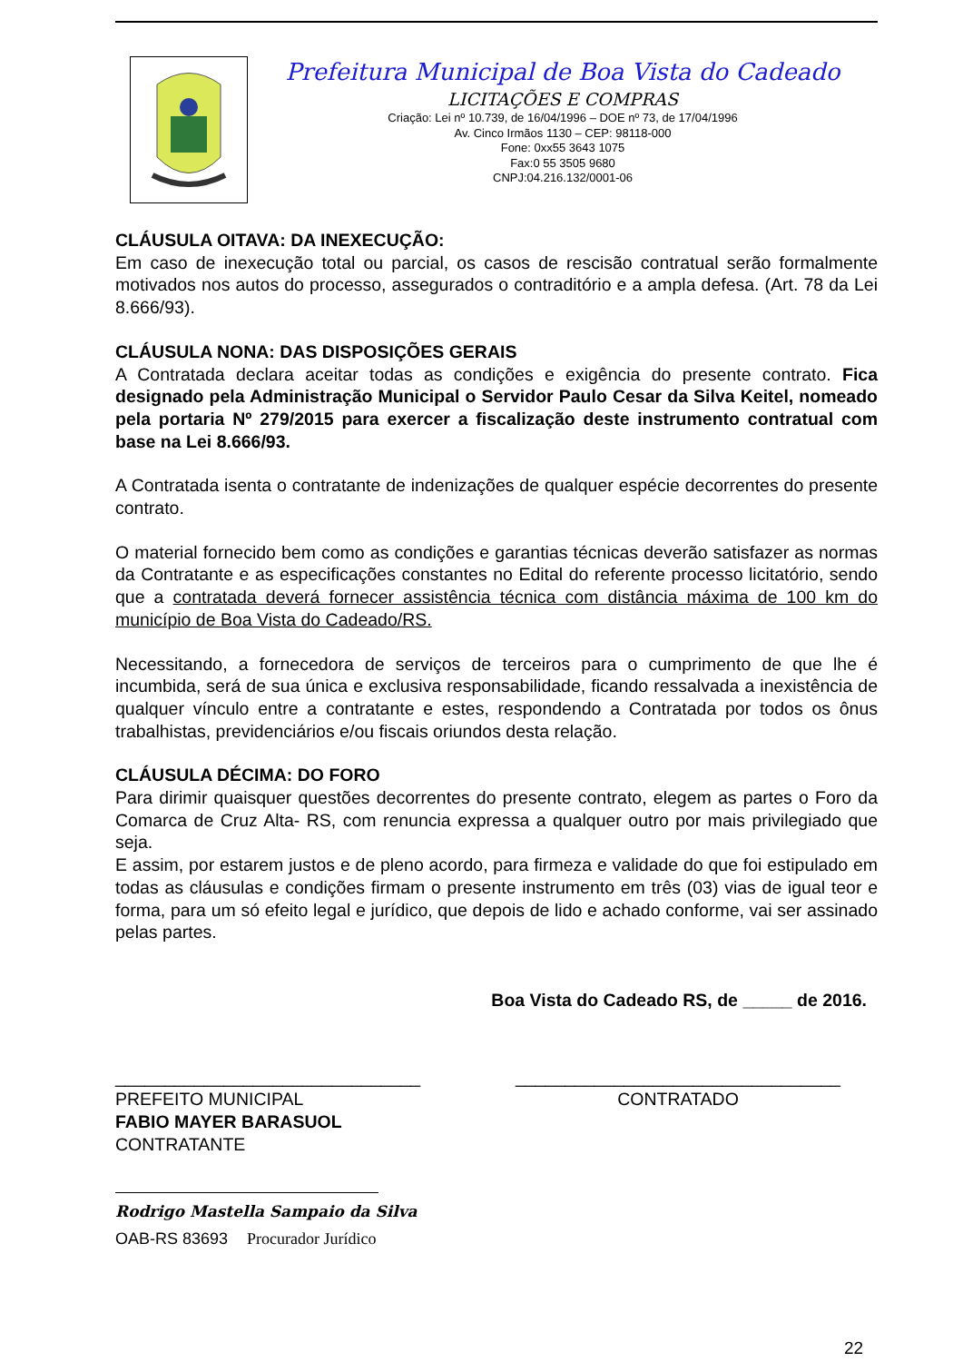Prefeitura Municipal de Boa Vista do Cadeado
LICITAÇÕES E COMPRAS
Criação: Lei nº 10.739, de 16/04/1996 – DOE nº 73, de 17/04/1996
Av. Cinco Irmãos 1130 – CEP: 98118-000
Fone: 0xx55 3643 1075
Fax:0 55 3505 9680
CNPJ:04.216.132/0001-06
CLÁUSULA OITAVA: DA INEXECUÇÃO:
Em caso de inexecução total ou parcial, os casos de rescisão contratual serão formalmente motivados nos autos do processo, assegurados o contraditório e a ampla defesa. (Art. 78 da Lei 8.666/93).
CLÁUSULA NONA: DAS DISPOSIÇÕES GERAIS
A Contratada declara aceitar todas as condições e exigência do presente contrato. Fica designado pela Administração Municipal o Servidor Paulo Cesar da Silva Keitel, nomeado pela portaria Nº 279/2015 para exercer a fiscalização deste instrumento contratual com base na Lei 8.666/93.
A Contratada isenta o contratante de indenizações de qualquer espécie decorrentes do presente contrato.
O material fornecido bem como as condições e garantias técnicas deverão satisfazer as normas da Contratante e as especificações constantes no Edital do referente processo licitatório, sendo que a contratada deverá fornecer assistência técnica com distância máxima de 100 km do município de Boa Vista do Cadeado/RS.
Necessitando, a fornecedora de serviços de terceiros para o cumprimento de que lhe é incumbida, será de sua única e exclusiva responsabilidade, ficando ressalvada a inexistência de qualquer vínculo entre a contratante e estes, respondendo a Contratada por todos os ônus trabalhistas, previdenciários e/ou fiscais oriundos desta relação.
CLÁUSULA DÉCIMA: DO FORO
Para dirimir quaisquer questões decorrentes do presente contrato, elegem as partes o Foro da Comarca de Cruz Alta- RS, com renuncia expressa a qualquer outro por mais privilegiado que seja.
E assim, por estarem justos e de pleno acordo, para firmeza e validade do que foi estipulado em todas as cláusulas e condições firmam o presente instrumento em três (03) vias de igual teor e forma, para um só efeito legal e jurídico, que depois de lido e achado conforme, vai ser assinado pelas partes.
Boa Vista do Cadeado RS, de _____ de 2016.
_______________________________
PREFEITO MUNICIPAL
FABIO MAYER BARASUOL
CONTRATANTE
_________________________________
CONTRATADO
Rodrigo Mastella Sampaio da Silva
OAB-RS 83693 Procurador Jurídico
22